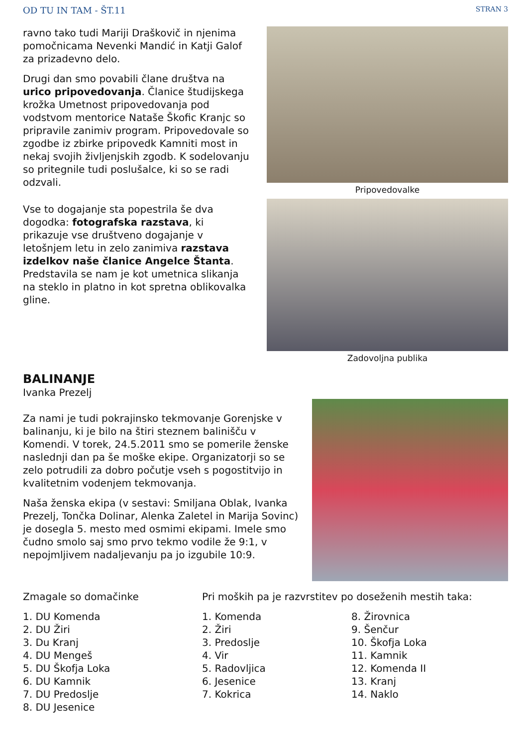OD TU IN TAM - ŠT.11 STRAN 3
ravno tako tudi Mariji Draškovič in njenima pomočnicama Nevenki Mandić in Katji Galof za prizadevno delo.
Drugi dan smo povabili člane društva na urico pripovedovanja. Članice študijskega krožka Umetnost pripovedovanja pod vodstvom mentorice Nataše Škofic Kranjc so pripravile zanimiv program. Pripovedovale so zgodbe iz zbirke pripovedk Kamniti most in nekaj svojih življenjskih zgodb. K sodelovanju so pritegnile tudi poslušalce, ki so se radi odzvali.
Vse to dogajanje sta popestrila še dva dogodka: fotografska razstava, ki prikazuje vse društveno dogajanje v letošnjem letu in zelo zanimiva razstava izdelkov naše članice Angelce Štanta. Predstavila se nam je kot umetnica slikanja na steklo in platno in kot spretna oblikovalka gline.
Pripovedovalke
Zadovoljna publika
BALINANJE
Ivanka Prezelj
Za nami je tudi pokrajinsko tekmovanje Gorenjske v balinanju, ki je bilo na štiri steznem balinišču v Komendi. V torek, 24.5.2011 smo se pomerile ženske naslednji dan pa še moške ekipe. Organizatorji so se zelo potrudili za dobro počutje vseh s pogostitvijo in kvalitetnim vodenjem tekmovanja.
Naša ženska ekipa (v sestavi: Smiljana Oblak, Ivanka Prezelj, Tončka Dolinar, Alenka Zaletel in Marija Sovinc) je dosegla 5. mesto med osmimi ekipami. Imele smo čudno smolo saj smo prvo tekmo vodile že 9:1, v nepojmljivem nadaljevanju pa jo izgubile 10:9.
Zmagale so domačinke
1. DU Komenda
2. DU Žiri
3. Du Kranj
4. DU Mengeš
5. DU Škofja Loka
6. DU Kamnik
7. DU Predoslje
8. DU Jesenice
Pri moških pa je razvrstitev po doseženih mestih taka:
1. Komenda
2. Žiri
3. Predoslje
4. Vir
5. Radovljica
6. Jesenice
7. Kokrica
8. Žirovnica
9. Šenčur
10. Škofja Loka
11. Kamnik
12. Komenda II
13. Kranj
14. Naklo